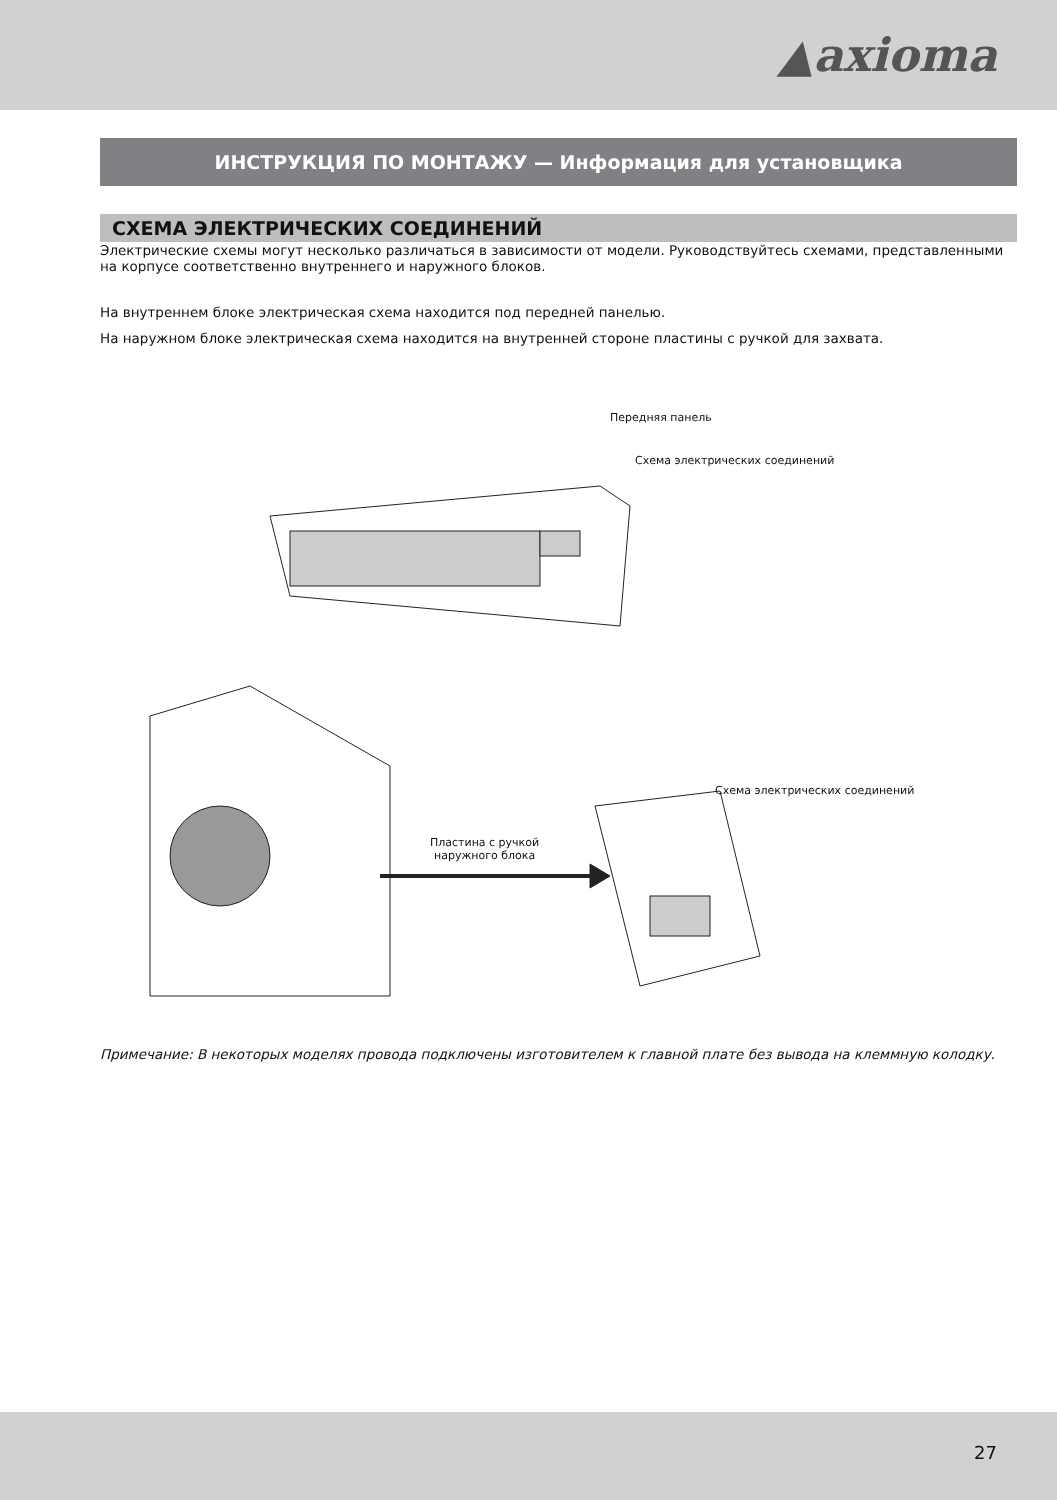▲axioma
ИНСТРУКЦИЯ ПО МОНТАЖУ — Информация для установщика
СХЕМА ЭЛЕКТРИЧЕСКИХ СОЕДИНЕНИЙ
Электрические схемы могут несколько различаться в зависимости от модели. Руководствуйтесь схемами, представ­ленными на корпусе соответственно внутреннего и наружного блоков.
На внутреннем блоке электрическая схема находится под передней панелью.
На наружном блоке электрическая схема находится на внутренней стороне пластины с ручкой для захвата.
Передняя панель
Схема электрических соединений
Схема электрических соединений
Пластина с ручкой
наружного блока
Примечание: В некоторых моделях провода подключены изготовителем к главной плате без вывода на клеммную колодку.
27